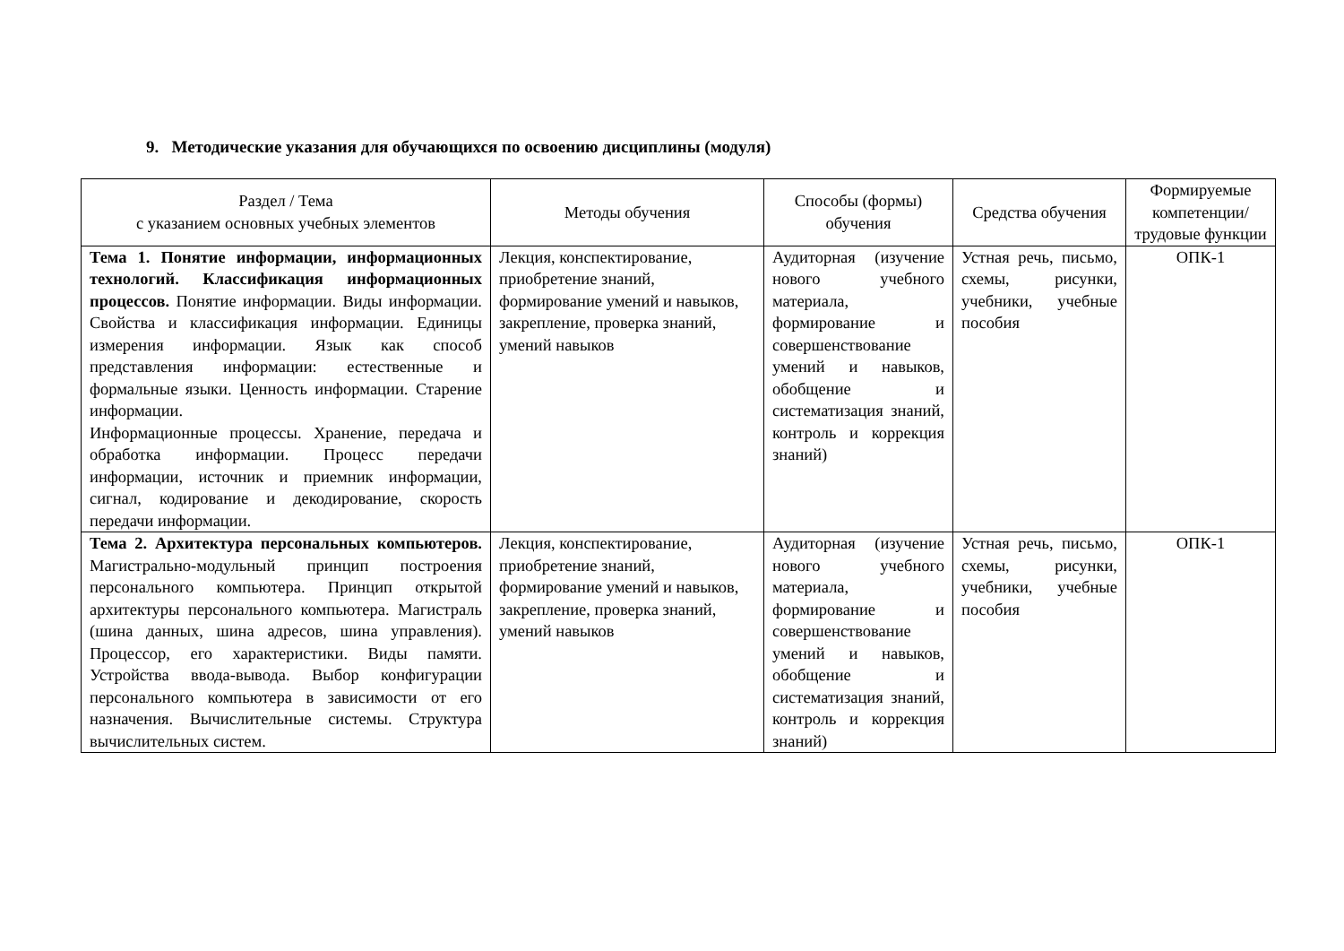9. Методические указания для обучающихся по освоению дисциплины (модуля)
| Раздел / Тема с указанием основных учебных элементов | Методы обучения | Способы (формы) обучения | Средства обучения | Формируемые компетенции/ трудовые функции |
| --- | --- | --- | --- | --- |
| Тема 1. Понятие информации, информационных технологий. Классификация информационных процессов. Понятие информации. Виды информации. Свойства и классификация информации. Единицы измерения информации. Язык как способ представления информации: естественные и формальные языки. Ценность информации. Старение информации. Информационные процессы. Хранение, передача и обработка информации. Процесс передачи информации, источник и приемник информации, сигнал, кодирование и декодирование, скорость передачи информации. | Лекция, конспектирование, приобретение знаний, формирование умений и навыков, закрепление, проверка знаний, умений навыков | Аудиторная (изучение нового учебного материала, формирование и совершенствование умений и навыков, обобщение и систематизация знаний, контроль и коррекция знаний) | Устная речь, письмо, схемы, рисунки, учебники, учебные пособия | ОПК-1 |
| Тема 2. Архитектура персональных компьютеров. Магистрально-модульный принцип построения персонального компьютера. Принцип открытой архитектуры персонального компьютера. Магистраль (шина данных, шина адресов, шина управления). Процессор, его характеристики. Виды памяти. Устройства ввода-вывода. Выбор конфигурации персонального компьютера в зависимости от его назначения. Вычислительные системы. Структура вычислительных систем. | Лекция, конспектирование, приобретение знаний, формирование умений и навыков, закрепление, проверка знаний, умений навыков | Аудиторная (изучение нового учебного материала, формирование и совершенствование умений и навыков, обобщение и систематизация знаний, контроль и коррекция знаний) | Устная речь, письмо, схемы, рисунки, учебники, учебные пособия | ОПК-1 |